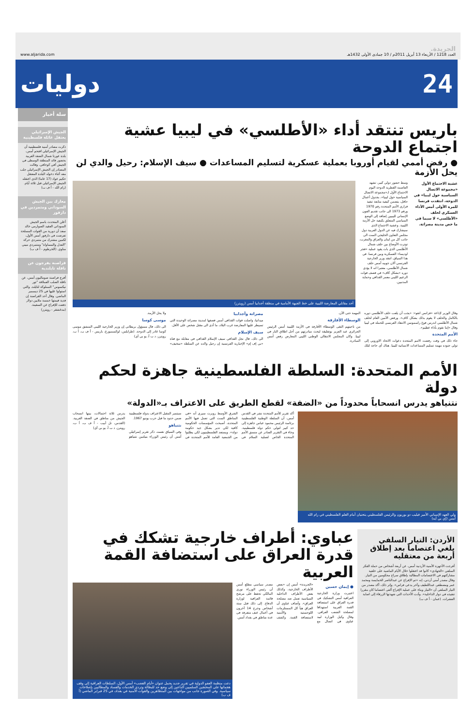الجريدة.
العدد 1218 / الأربعاء 13 أبريل 2011م / 10 جمادى الأولى 1432هـ
www.aljarida.com
24 دوليات
باريس تنتقد أداء «الأطلسي» في ليبيا عشية اجتماع الدوحة
● رفض أممي لقيام أوروبا بعملية عسكرية لتسليم المساعدات ● سيف الإسلام: رحيل والدي لن يحل الأزمة
عشية الاجتماع الأول «مجموعة الاتصال السياسية حول ليبيا» في الدوحة، انتقدت فرنسا للمرة الأولى أمس الأداء العسكري لحلف «الأطلسي» لا سيما في ما خص مدينة مصراتة.
وسط حضور دولي كبير، تشهد العاصمة القطرية الدوحة اليوم الاجتماع الأول لـ«مجموعة الاتصال السياسية حول ليبيا»، بجدول أعمال حافل، يتضمن كيفية متابعة تنفيذ قراري الأمم المتحدة رقم 1970 ورقم 1973 الى جانب تقديم العون الإنساني لليبيين إضافة إلى الوضع السياسي المتعلق بكيفية حل الأزمة الليبية. وعشية الاجتماع الذي سيشارك فيه عن الدول العربية دول مجلس التعاون الخليجي الست الى جانب كل من لبنان والعراق والمغرب، توترت الأوضاع بين حلف شمال الأطلسي الذي بات يقود عملية «فجر اوديسا» العسكرية وبين فرنسا. في هذا السياق، انتقد وزير الخارجية الفرنسي آلان جوبيه أمس حلف شمال الأطلسي، معتبرا انه لا يؤدي دوره «بشكل كاف» في قصف قوات الزعيم الليبي معمر القذافي وحماية المدنيين.
أحد مقاتلي المعارضة الليبية على خط الجبهة الأمامية في منطقة أجدابيا أمس (رويترز)
وقال الوزير لإذاعة «فرانس انفو»: «يجب أن يلعب حلف الأطلسي دوره بالكامل والحلف لا يقوم بذلك بشكل كاف». ورفض الأمين العام لحلف شمال الأطلسي اندرس فوغ راسموسن الانتقاد الفرنسي للحملة في ليبيا وقال «إننا نقوم بأداء عظيم».
الأمم المتحدة
جاء ذلك في وقت رفضت الامم المتحدة دعوات الاتحاد الاوروبي إلى تولي جنوده مهمة تسليم المساعدات الانسانية لليبيا. هناك أي حاجة لتلك المهمة حتى الآن.
الوسطاء الأفارقة
من ناحيتهم التقى الوسطاء الأفارقة في الأزمة الليبية أمس الرئيس الجزائري عبد العزيز بوتفليقة لبحث مبادرتهم من أجل اطلاق النار في ليبيا. وكان المجلس الانتقالي الوطني الليبي المعارض رفض أمس المبادرة.
مصراتة وأجدابيا
ميدانيا، واصلت قوات القذافي أمس قصفها لمدينة مصراتة الوحيدة التي تسيطر عليها المعارضة غرب البلاد، ما أدى الى مقتل شخص على الأقل.
سيف الإسلام
الى ذلك، قال نجل القذافي سيف الإسلام القذافي في مقابلة مع قناة «بي إف إم» الإخبارية الفرنسية إن رحيل والده عن السلطة «سخيف» ولا يحل الأزمة.
موسى كوسا
الى ذلك، قال مسؤول بريطاني إن وزير الخارجية الليبي المنشق موسى كوسا غادر إلى الدوحة. (طرابلس، لوكسمبورغ، باريس - أ ف ب، أ ب، رويترز، د ب أ، يو بي آي)
الأمم المتحدة: السلطة الفلسطينية جاهزة لحكم دولة
نتنياهو يدرس انسحاباً محدوداً من «الضفة» لقطع الطريق على الاعتراف بـ«الدولة»
ولي العهد الإسباني الأمير فيليب دو بوربون والرئيس الفلسطيني يتحنيان أمام العلم الفلسطيني في رام الله أمس (إي بي أيه)
أكد تقرير للأمم المتحدة نشر في القدس أمس، أن السلطة الوطنية الفلسطينية برئاسة الرئيس محمود عباس جاهزة إلى حد كبير لتولي حكم دولة فلسطينية. وجاء في التقرير الصادر عن منسق الأمم المتحدة الخاص لعملية السلام في الشرق الأوسط روبرت سيري أنه «في المناطق الست التي تعمل فيها الأمم المتحدة، أصبحت المؤسسات الحكومية كافية لكي تدير بشكل جيد حكومة دولة». ويستعد الفلسطينيون لكي يطلبوا من الجمعية العامة للأمم المتحدة في سبتمبر المقبل الاعتراف بدولة فلسطينية ضمن حدود ما قبل حرب يونيو 1967.
نتنياهو
وفي السياق نفسه، ذكر تقرير إسرائيلي أمس أن رئيس الوزراء بنيامين نتنياهو يدرس ثلاثة احتمالات، بينها انسحاب الجيش من مناطق في الضفة الغربية. (القدس، تل أبيب - أ ف ب، أ ب، رويترز، د ب أ، يو بي آي)
الأردن: التيار السلفي يلغي اعتصاماً بعد إطلاق أربعة من معتقليه
أفرجت الأجهزة الأمنية الأردنية أمس، عن أربعة أشخاص من حملة الفكر السلفي «الجهادي» كانوا قد اعتقلوا خلال الأيام الماضية على خلفية مشاركتهم في الاعتصامات المطالبة بإطلاق سراح محكومين من التيار. وقال مصدر أمني أردني، إنه «تم الإفراج عن عبدالناصر الخمايسة ومحمد عمر ومصطفى عبداللطيف وآخر يدعى فراس». وإثر ذلك، أكد مصدر من التيار السلفي أن «التيار وبناء على عملية الإفراج ألغى اعتصاما كان مقررا تنفيذه في دوار الداخلية». وأدت الأحداث التي شهدتها الزرقاء إلى اصابة العشرات. (عمان - أ ف ب)
عباوي: أطراف خارجية تشكك في قدرة العراق على استضافة القمة العربية
● إيمان حسين
اعتبرت وزارة الخارجية العراقية أمس التشكيك في قدرة العراق على استضافة القمة العربية استهدافا لمصلحة الشعب العراقي. وقال وكيل الوزارة لبيد عباوي في اتصال مع «الجريدة» أمس إن «بعض الأطراف الخارجية، وكذلك بعض الأطراف الداخلية السياسية تعمل ضد مصلحة العراق». وأضاف عباوي أن العراق هيأ كل المستلزمات اللوجستية والأمنية لاستضافة القمة. وكشف مصدر سياسي مطلع أمس أن رئيس الوزراء نوري المالكي تحفظ على مرشح قائمة العراقية لوزارة الدفاع. إلى ذلك قتل ستة أشخاص وجرح 14 آخرون في أعمال عنف متفرقة في عدة مناطق في بغداد أمس.
دعت منظمة العفو الدولية في تقرير جديد يحمل عنوان «أيام الغضب» أمس الأول، السلطات العراقية إلى وقف هجماتها على المحتجين السلميين الداعين إلى وضع حد للبطالة وتردي الخدمات والفساد والمطالبين بإصلاحات سياسية. وفي الصورة جانب من مواجهات بين المتظاهرين والقوات الأمنية في بغداد، في 25 فبراير الماضي (أ ف ب)
سلة أخبار
الجيش الإسرائيلي يعتقل عائلة فلسطينية
ذكرت مصادر أمنية فلسطينية أن الجيش الإسرائيلي اقتحم أمس، بلدة عورتا شمال الضفة الغربية بحضور قائد المنطقة الوسطى في الجيش آفي كوخافي. وقالت المصادر إن الجيش الإسرائيلي جلب معه أثناء دخوله البلدة المعتقل حكيم عواد (17 عاما) الذي اعتقله الجيش الإسرائيلي قبل ثلاثة أيام. (رام الله - أ ف ب)
معارك بين الجيش السوداني ومتمردين في دارفور
أعلن المتحدث باسم الجيش السوداني العقيد الصوارمي خالد سعد أن دورية من القوات المسلحة تعرضت في دارفور أمس الأول، لكمين مشترك من متمردي حركة "العدل والمساواة" ومتمردي ميني مناوي. (الخرطوم - أ ف ب)
قراصنة يفرجون عن ناقلة تايلندية
أفرج قراصنة صوماليون أمس، عن ناقلة الصلب العملاقة "ثور نيكسوس" المملوكة لتايلند، والتي استولوا عليها في 25 ديسمبر الماضي. وقال أحد القراصنة إن فدية قيمتها خمسة ملايين دولار دفعت للإفراج عن السفينة. (مدغشقر - رويترز)